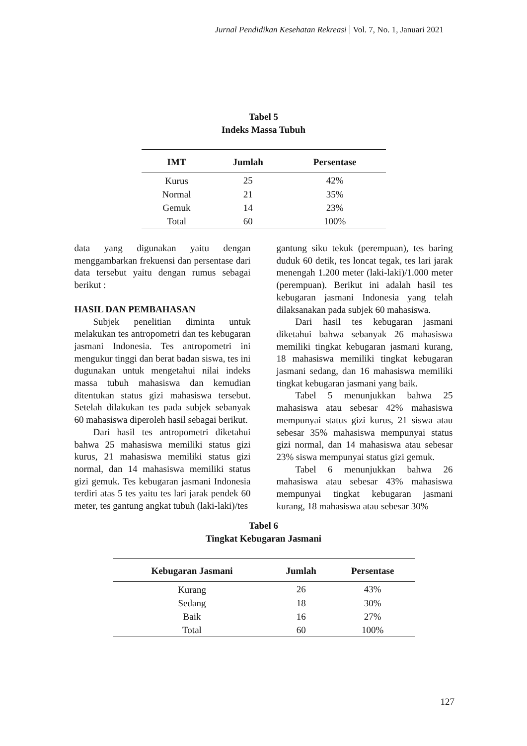Jurnal Pendidikan Kesehatan Rekreasi Vol. 7, No. 1, Januari 2021
Tabel 5
Indeks Massa Tubuh
| IMT | Jumlah | Persentase |
| --- | --- | --- |
| Kurus | 25 | 42% |
| Normal | 21 | 35% |
| Gemuk | 14 | 23% |
| Total | 60 | 100% |
data yang digunakan yaitu dengan menggambarkan frekuensi dan persentase dari data tersebut yaitu dengan rumus sebagai berikut :
HASIL DAN PEMBAHASAN
Subjek penelitian diminta untuk melakukan tes antropometri dan tes kebugaran jasmani Indonesia. Tes antropometri ini mengukur tinggi dan berat badan siswa, tes ini dugunakan untuk mengetahui nilai indeks massa tubuh mahasiswa dan kemudian ditentukan status gizi mahasiswa tersebut. Setelah dilakukan tes pada subjek sebanyak 60 mahasiswa diperoleh hasil sebagai berikut.
Dari hasil tes antropometri diketahui bahwa 25 mahasiswa memiliki status gizi kurus, 21 mahasiswa memiliki status gizi normal, dan 14 mahasiswa memiliki status gizi gemuk. Tes kebugaran jasmani Indonesia terdiri atas 5 tes yaitu tes lari jarak pendek 60 meter, tes gantung angkat tubuh (laki-laki)/tes
gantung siku tekuk (perempuan), tes baring duduk 60 detik, tes loncat tegak, tes lari jarak menengah 1.200 meter (laki-laki)/1.000 meter (perempuan). Berikut ini adalah hasil tes kebugaran jasmani Indonesia yang telah dilaksanakan pada subjek 60 mahasiswa.
Dari hasil tes kebugaran jasmani diketahui bahwa sebanyak 26 mahasiswa memiliki tingkat kebugaran jasmani kurang, 18 mahasiswa memiliki tingkat kebugaran jasmani sedang, dan 16 mahasiswa memiliki tingkat kebugaran jasmani yang baik.
Tabel 5 menunjukkan bahwa 25 mahasiswa atau sebesar 42% mahasiswa mempunyai status gizi kurus, 21 siswa atau sebesar 35% mahasiswa mempunyai status gizi normal, dan 14 mahasiswa atau sebesar 23% siswa mempunyai status gizi gemuk.
Tabel 6 menunjukkan bahwa 26 mahasiswa atau sebesar 43% mahasiswa mempunyai tingkat kebugaran jasmani kurang, 18 mahasiswa atau sebesar 30%
Tabel 6
Tingkat Kebugaran Jasmani
| Kebugaran Jasmani | Jumlah | Persentase |
| --- | --- | --- |
| Kurang | 26 | 43% |
| Sedang | 18 | 30% |
| Baik | 16 | 27% |
| Total | 60 | 100% |
127